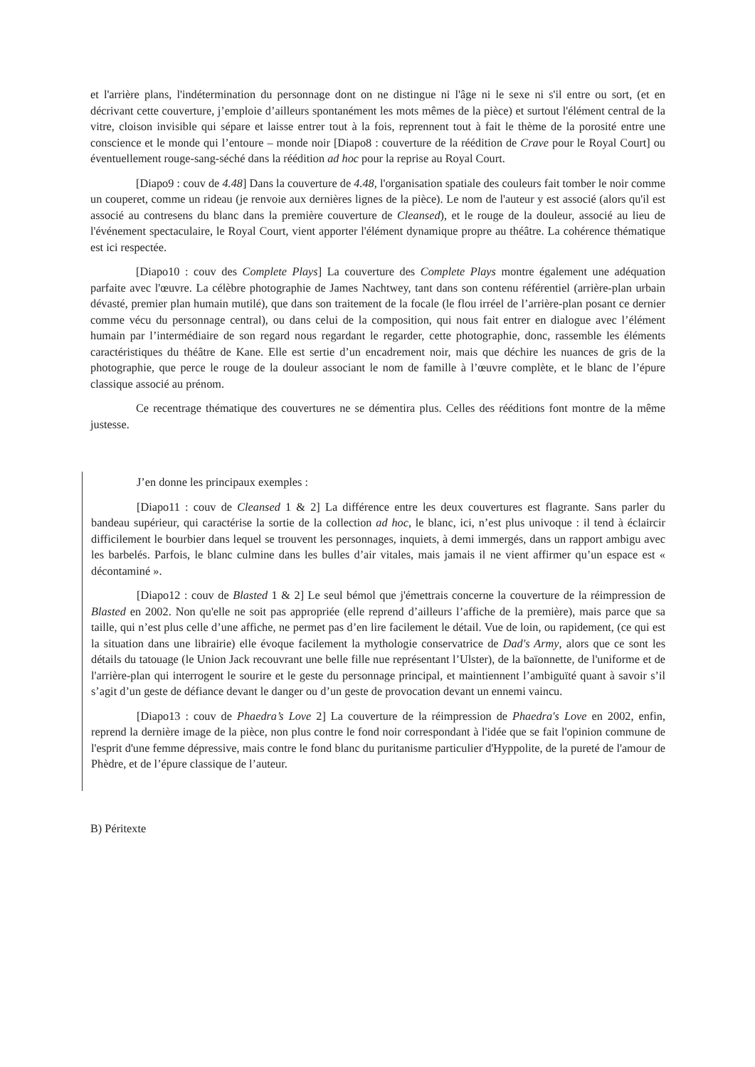et l'arrière plans, l'indétermination du personnage dont on ne distingue ni l'âge ni le sexe ni s'il entre ou sort, (et en décrivant cette couverture, j’emploie d’ailleurs spontanément les mots mêmes de la pièce) et surtout l'élément central de la vitre, cloison invisible qui sépare et laisse entrer tout à la fois, reprennent tout à fait le thème de la porosité entre une conscience et le monde qui l’entoure – monde noir [Diapo8 : couverture de la réédition de Crave pour le Royal Court] ou éventuellement rouge-sang-séché dans la réédition ad hoc pour la reprise au Royal Court.
[Diapo9 : couv de 4.48] Dans la couverture de 4.48, l'organisation spatiale des couleurs fait tomber le noir comme un couperet, comme un rideau (je renvoie aux dernières lignes de la pièce). Le nom de l'auteur y est associé (alors qu'il est associé au contresens du blanc dans la première couverture de Cleansed), et le rouge de la douleur, associé au lieu de l'événement spectaculaire, le Royal Court, vient apporter l'élément dynamique propre au théâtre. La cohérence thématique est ici respectée.
[Diapo10 : couv des Complete Plays] La couverture des Complete Plays montre également une adéquation parfaite avec l'œuvre. La célèbre photographie de James Nachtwey, tant dans son contenu référentiel (arrière-plan urbain dévasté, premier plan humain mutilé), que dans son traitement de la focale (le flou irréel de l’arrière-plan posant ce dernier comme vécu du personnage central), ou dans celui de la composition, qui nous fait entrer en dialogue avec l’élément humain par l’intermédiaire de son regard nous regardant le regarder, cette photographie, donc, rassemble les éléments caractéristiques du théâtre de Kane. Elle est sertie d’un encadrement noir, mais que déchire les nuances de gris de la photographie, que perce le rouge de la douleur associant le nom de famille à l’œuvre complète, et le blanc de l’épure classique associé au prénom.
Ce recentrage thématique des couvertures ne se démentira plus. Celles des rééditions font montre de la même justesse.
J’en donne les principaux exemples :
[Diapo11 : couv de Cleansed 1 & 2] La différence entre les deux couvertures est flagrante. Sans parler du bandeau supérieur, qui caractérise la sortie de la collection ad hoc, le blanc, ici, n’est plus univoque : il tend à éclaircir difficilement le bourbier dans lequel se trouvent les personnages, inquiets, à demi immergés, dans un rapport ambigu avec les barbelés. Parfois, le blanc culmine dans les bulles d’air vitales, mais jamais il ne vient affirmer qu’un espace est « décontaminé ».
[Diapo12 : couv de Blasted 1 & 2] Le seul bémol que j'émettrais concerne la couverture de la réimpression de Blasted en 2002. Non qu'elle ne soit pas appropriée (elle reprend d’ailleurs l’affiche de la première), mais parce que sa taille, qui n’est plus celle d’une affiche, ne permet pas d’en lire facilement le détail. Vue de loin, ou rapidement, (ce qui est la situation dans une librairie) elle évoque facilement la mythologie conservatrice de Dad's Army, alors que ce sont les détails du tatouage (le Union Jack recouvrant une belle fille nue représentant l’Ulster), de la baïonnette, de l'uniforme et de l'arrière-plan qui interrogent le sourire et le geste du personnage principal, et maintiennent l’ambiguïté quant à savoir s’il s’agit d’un geste de défiance devant le danger ou d’un geste de provocation devant un ennemi vaincu.
[Diapo13 : couv de Phaedra’s Love 2] La couverture de la réimpression de Phaedra's Love en 2002, enfin, reprend la dernière image de la pièce, non plus contre le fond noir correspondant à l'idée que se fait l'opinion commune de l'esprit d'une femme dépressive, mais contre le fond blanc du puritanisme particulier d'Hyppolite, de la pureté de l'amour de Phèdre, et de l’épure classique de l’auteur.
B) Péritexte